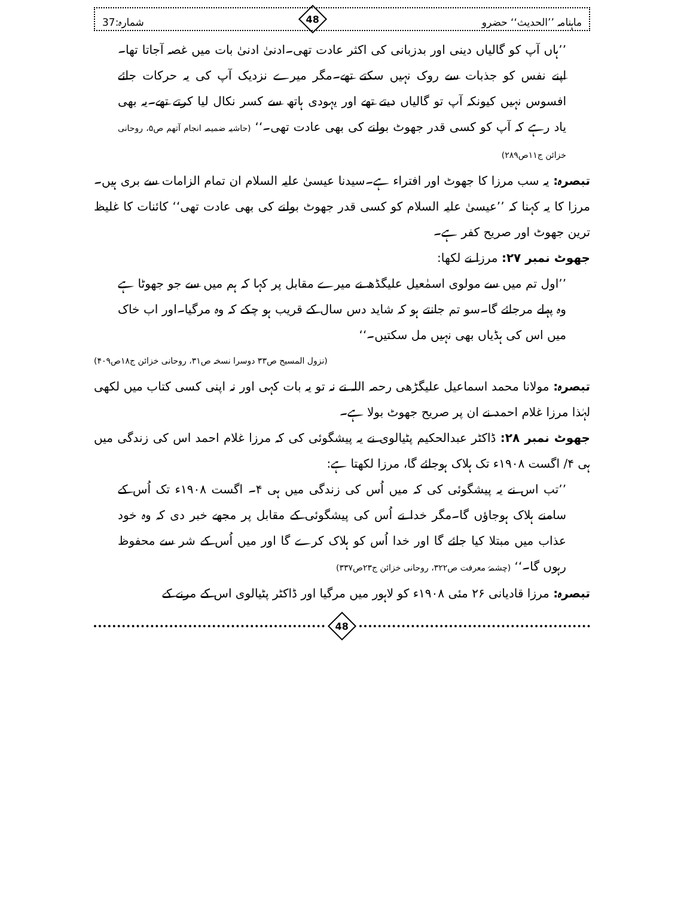ماہنامہ ’’الحدیث‘‘ حضرو
48
شمارہ:37
’’ہاں آپ کو گالیاں دینی اور بدزبانی کی اکثر عادت تھی۔ادنیٰ ادنیٰ بات میں غصہ آجاتا تھا۔اپنے نفس کو جذبات سے روک نہیں سکتے تھے۔مگر میرے نزدیک آپ کی یہ حرکات جائے افسوس نہیں کیونکہ آپ تو گالیاں دیتے تھے اور یہودی ہاتھ سے کسر نکال لیا کرتے تھے۔یہ بھی یاد رہے کہ آپ کو کسی قدر جھوٹ بولنے کی بھی عادت تھی۔‘‘ (حاشیہ ضمیمہ انجام آتھم ص۵، روحانی خزائن ج۱۱ص۲۸۹)
تبصرہ: یہ سب مرزا کا جھوٹ اور افتراء ہے۔سیدنا عیسیٰ علیہ السلام ان تمام الزامات سے بری ہیں۔مرزا کا یہ کہنا کہ ’’عیسیٰ علیہ السلام کو کسی قدر جھوٹ بولنے کی بھی عادت تھی‘‘ کائنات کا غلیظ ترین جھوٹ اور صریح کفر ہے۔
جھوٹ نمبر ۲۷: مرزا نے لکھا:
’’اول تم میں سے مولوی اسمٰعیل علیگڈھ نے میرے مقابل پر کہا کہ ہم میں سے جو جھوٹا ہے وہ پہلے مرجائے گا۔سو تم جانتے ہو کہ شاید دس سال کے قریب ہو چکے کہ وہ مرگیا۔اور اب خاک میں اس کی ہڈیاں بھی نہیں مل سکتیں۔‘‘
(نزول المسیح ص۳۳ دوسرا نسخہ ص۳۱، روحانی خزائن ج۱۸ص۴۰۹)
تبصرہ: مولانا محمد اسماعیل علیگڑھی رحمہ اللہ نے نہ تو یہ بات کہی اور نہ اپنی کسی کتاب میں لکھی لہٰذا مرزا غلام احمد نے ان پر صریح جھوٹ بولا ہے۔
جھوٹ نمبر ۲۸: ڈاکٹر عبدالحکیم پٹیالوی نے یہ پیشگوئی کی کہ مرزا غلام احمد اس کی زندگی میں ہی ۴/ اگست ۱۹۰۸ء تک ہلاک ہوجائے گا، مرزا لکھتا ہے:
’’تب اس نے یہ پیشگوئی کی کہ میں اُس کی زندگی میں ہی ۴۔ اگست ۱۹۰۸ء تک اُس کے سامنے ہلاک ہوجاؤں گا۔مگر خدا نے اُس کی پیشگوئی کے مقابل پر مجھے خبر دی کہ وہ خود عذاب میں مبتلا کیا جائے گا اور خدا اُس کو ہلاک کرے گا اور میں اُس کے شر سے محفوظ رہوں گا۔‘‘ (چشمۂ معرفت ص۳۲۲، روحانی خزائن ج۲۳ص۳۳۷)
تبصرہ: مرزا قادیانی ۲۶ مئی ۱۹۰۸ء کو لاہور میں مرگیا اور ڈاکٹر پٹیالوی اس کے مرنے کے
48